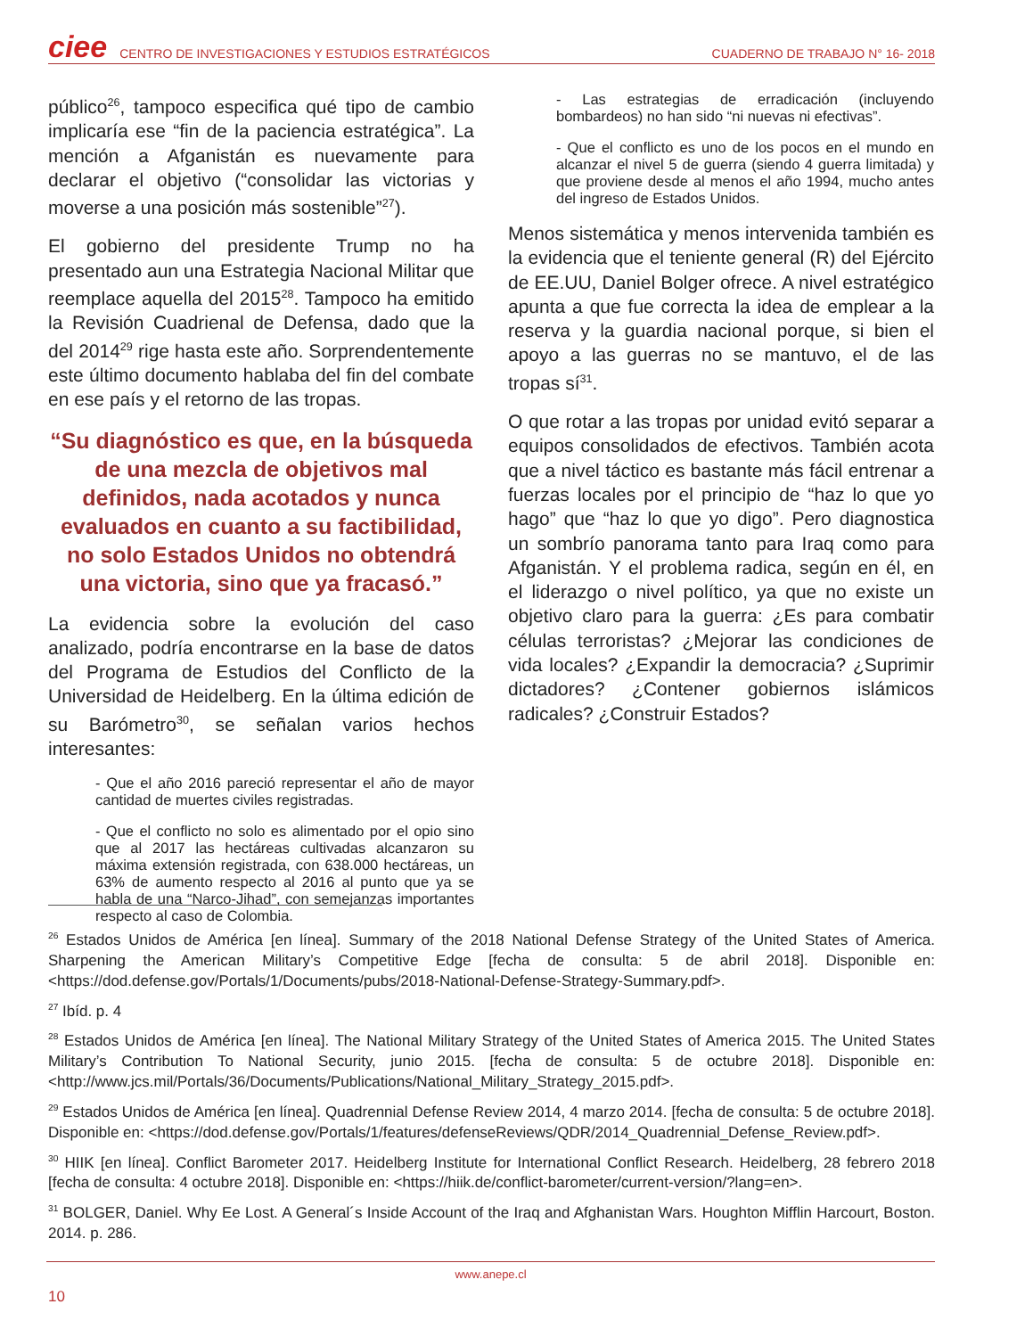ciee CENTRO DE INVESTIGACIONES Y ESTUDIOS ESTRATÉGICOS CUADERNO DE TRABAJO N° 16- 2018
público<sup>26</sup>, tampoco especifica qué tipo de cambio implicaría ese “fin de la paciencia estratégica”. La mención a Afganistán es nuevamente para declarar el objetivo (“consolidar las victorias y moverse a una posición más sostenible”<sup>27</sup>).
El gobierno del presidente Trump no ha presentado aun una Estrategia Nacional Militar que reemplace aquella del 2015<sup>28</sup>. Tampoco ha emitido la Revisión Cuadrienal de Defensa, dado que la del 2014<sup>29</sup> rige hasta este año. Sorprendentemente este último documento hablaba del fin del combate en ese país y el retorno de las tropas.
“Su diagnóstico es que, en la búsqueda de una mezcla de objetivos mal definidos, nada acotados y nunca evaluados en cuanto a su factibilidad, no solo Estados Unidos no obtendrá una victoria, sino que ya fracasó.”
La evidencia sobre la evolución del caso analizado, podría encontrarse en la base de datos del Programa de Estudios del Conflicto de la Universidad de Heidelberg. En la última edición de su Barómetro<sup>30</sup>, se señalan varios hechos interesantes:
- Que el año 2016 pareció representar el año de mayor cantidad de muertes civiles registradas.
- Que el conflicto no solo es alimentado por el opio sino que al 2017 las hectáreas cultivadas alcanzaron su máxima extensión registrada, con 638.000 hectáreas, un 63% de aumento respecto al 2016 al punto que ya se habla de una “Narco-Jihad”, con semejanzas importantes respecto al caso de Colombia.
- Las estrategias de erradicación (incluyendo bombardeos) no han sido “ni nuevas ni efectivas”.
- Que el conflicto es uno de los pocos en el mundo en alcanzar el nivel 5 de guerra (siendo 4 guerra limitada) y que proviene desde al menos el año 1994, mucho antes del ingreso de Estados Unidos.
Menos sistemática y menos intervenida también es la evidencia que el teniente general (R) del Ejército de EE.UU, Daniel Bolger ofrece. A nivel estratégico apunta a que fue correcta la idea de emplear a la reserva y la guardia nacional porque, si bien el apoyo a las guerras no se mantuvo, el de las tropas sí<sup>31</sup>.
O que rotar a las tropas por unidad evitó separar a equipos consolidados de efectivos. También acota que a nivel táctico es bastante más fácil entrenar a fuerzas locales por el principio de “haz lo que yo hago” que “haz lo que yo digo”. Pero diagnostica un sombrío panorama tanto para Iraq como para Afganistán. Y el problema radica, según en él, en el liderazgo o nivel político, ya que no existe un objetivo claro para la guerra: ¿Es para combatir células terroristas? ¿Mejorar las condiciones de vida locales? ¿Expandir la democracia? ¿Suprimir dictadores? ¿Contener gobiernos islámicos radicales? ¿Construir Estados?
<sup>26</sup> Estados Unidos de América [en línea]. Summary of the 2018 National Defense Strategy of the United States of America. Sharpening the American Military’s Competitive Edge [fecha de consulta: 5 de abril 2018]. Disponible en: <https://dod.defense.gov/Portals/1/Documents/pubs/2018-National-Defense-Strategy-Summary.pdf>.
<sup>27</sup> Ibíd. p. 4
<sup>28</sup> Estados Unidos de América [en línea]. The National Military Strategy of the United States of America 2015. The United States Military’s Contribution To National Security, junio 2015. [fecha de consulta: 5 de octubre 2018]. Disponible en: <http://www.jcs.mil/Portals/36/Documents/Publications/National_Military_Strategy_2015.pdf>.
<sup>29</sup> Estados Unidos de América [en línea]. Quadrennial Defense Review 2014, 4 marzo 2014. [fecha de consulta: 5 de octubre 2018]. Disponible en: <https://dod.defense.gov/Portals/1/features/defenseReviews/QDR/2014_Quadrennial_Defense_Review.pdf>.
<sup>30</sup> HIIK [en línea]. Conflict Barometer 2017. Heidelberg Institute for International Conflict Research. Heidelberg, 28 febrero 2018 [fecha de consulta: 4 octubre 2018]. Disponible en: <https://hiik.de/conflict-barometer/current-version/?lang=en>.
<sup>31</sup> BOLGER, Daniel. Why Ee Lost. A General´s Inside Account of the Iraq and Afghanistan Wars. Houghton Mifflin Harcourt, Boston. 2014. p. 286.
www.anepe.cl
10